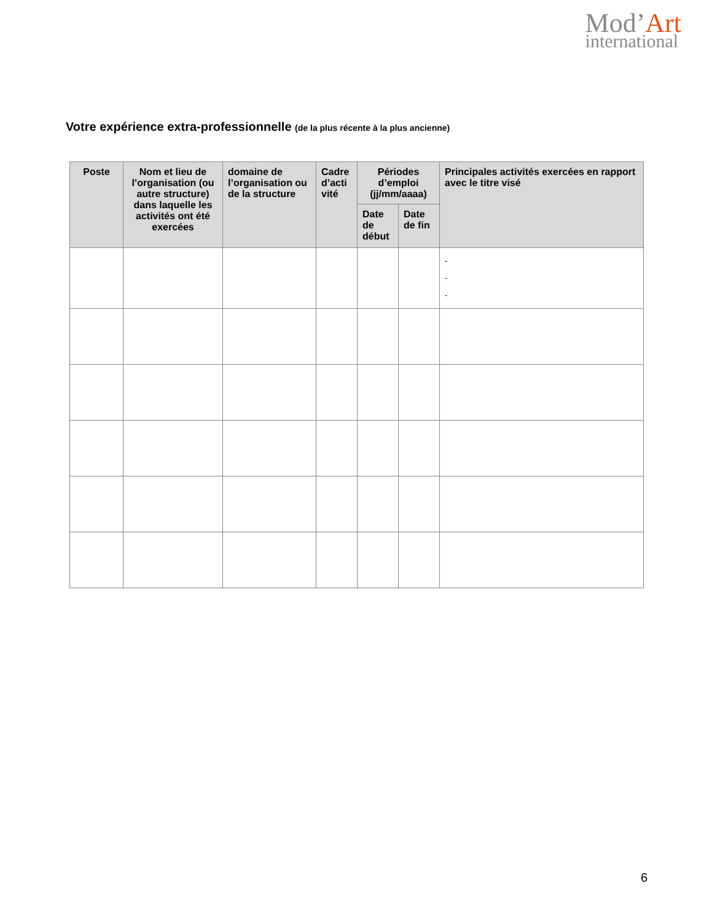Mod’Art
international
Votre expérience extra-professionnelle (de la plus récente à la plus ancienne)
| Poste | Nom et lieu de l’organisation (ou autre structure) dans laquelle les activités ont été exercées | domaine de l’organisation ou de la structure | Cadre d’acti vité | Périodes d’emploi (jj/mm/aaaa) | | Principales activités exercées en rapport avec le titre visé |
| --- | --- | --- | --- | --- | --- | --- |
| | | | | Date de début | Date de fin | |
| | | | | | | - - - |
6